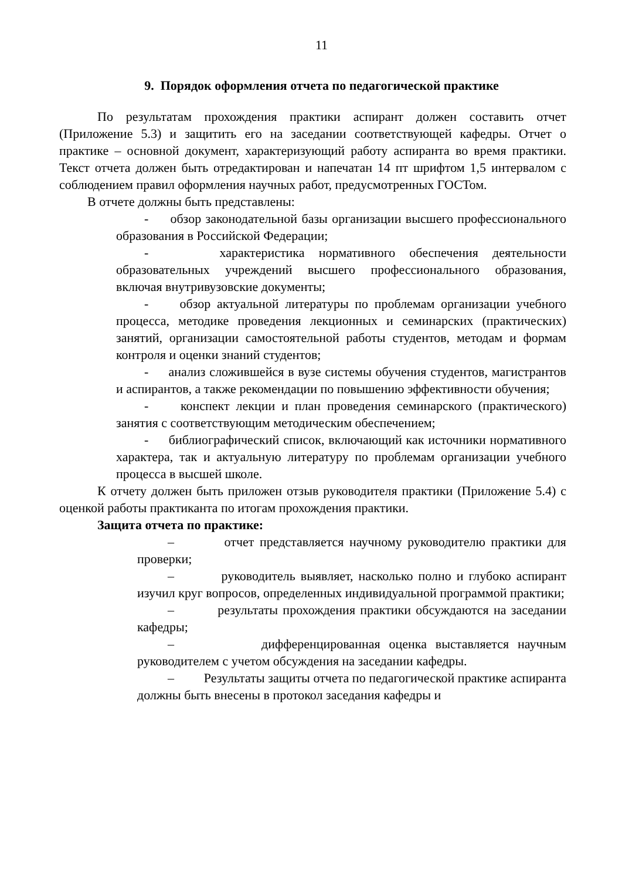11
9. Порядок оформления отчета по педагогической практике
По результатам прохождения практики аспирант должен составить отчет (Приложение 5.3) и защитить его на заседании соответствующей кафедры. Отчет о практике – основной документ, характеризующий работу аспиранта во время практики. Текст отчета должен быть отредактирован и напечатан 14 пт шрифтом 1,5 интервалом с соблюдением правил оформления научных работ, предусмотренных ГОСТом.
В отчете должны быть представлены:
- обзор законодательной базы организации высшего профессионального образования в Российской Федерации;
- характеристика нормативного обеспечения деятельности образовательных учреждений высшего профессионального образования, включая внутривузовские документы;
- обзор актуальной литературы по проблемам организации учебного процесса, методике проведения лекционных и семинарских (практических) занятий, организации самостоятельной работы студентов, методам и формам контроля и оценки знаний студентов;
- анализ сложившейся в вузе системы обучения студентов, магистрантов и аспирантов, а также рекомендации по повышению эффективности обучения;
- конспект лекции и план проведения семинарского (практического) занятия с соответствующим методическим обеспечением;
- библиографический список, включающий как источники нормативного характера, так и актуальную литературу по проблемам организации учебного процесса в высшей школе.
К отчету должен быть приложен отзыв руководителя практики (Приложение 5.4) с оценкой работы практиканта по итогам прохождения практики.
Защита отчета по практике:
– отчет представляется научному руководителю практики для проверки;
– руководитель выявляет, насколько полно и глубоко аспирант изучил круг вопросов, определенных индивидуальной программой практики;
– результаты прохождения практики обсуждаются на заседании кафедры;
– дифференцированная оценка выставляется научным руководителем с учетом обсуждения на заседании кафедры.
– Результаты защиты отчета по педагогической практике аспиранта должны быть внесены в протокол заседания кафедры и